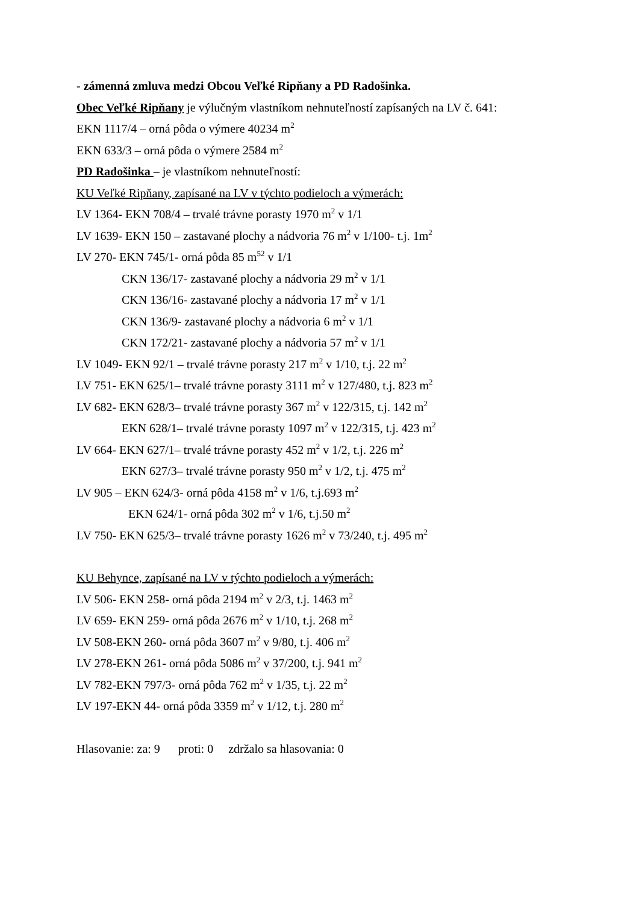- zámenná zmluva medzi Obcou Veľké Ripňany a PD Radošinka.
Obec Veľké Ripňany je výlučným vlastníkom nehnuteľností zapísaných na LV č. 641:
EKN 1117/4 – orná pôda o výmere 40234 m<sup>2</sup>
EKN 633/3 – orná pôda o výmere 2584 m<sup>2</sup>
PD Radošinka – je vlastníkom nehnuteľností:
KU Veľké Ripňany, zapísané na LV v týchto podieloch a výmerách:
LV 1364- EKN 708/4 – trvalé trávne porasty 1970 m<sup>2</sup> v 1/1
LV 1639- EKN 150 – zastavané plochy a nádvoria 76 m<sup>2</sup> v 1/100- t.j. 1m<sup>2</sup>
LV 270- EKN 745/1- orná pôda 85 m<sup>52</sup> v 1/1
CKN 136/17- zastavané plochy a nádvoria 29 m<sup>2</sup> v 1/1
CKN 136/16- zastavané plochy a nádvoria 17 m<sup>2</sup> v 1/1
CKN 136/9- zastavané plochy a nádvoria 6 m<sup>2</sup> v 1/1
CKN 172/21- zastavané plochy a nádvoria 57 m<sup>2</sup> v 1/1
LV 1049- EKN 92/1 – trvalé trávne porasty 217 m<sup>2</sup> v 1/10, t.j. 22 m<sup>2</sup>
LV 751- EKN 625/1– trvalé trávne porasty 3111 m<sup>2</sup> v 127/480, t.j. 823 m<sup>2</sup>
LV 682- EKN 628/3– trvalé trávne porasty 367 m<sup>2</sup> v 122/315, t.j. 142 m<sup>2</sup>
EKN 628/1– trvalé trávne porasty 1097 m<sup>2</sup> v 122/315, t.j. 423 m<sup>2</sup>
LV 664- EKN 627/1– trvalé trávne porasty 452 m<sup>2</sup> v 1/2, t.j. 226 m<sup>2</sup>
EKN 627/3– trvalé trávne porasty 950 m<sup>2</sup> v 1/2, t.j. 475 m<sup>2</sup>
LV 905 – EKN 624/3- orná pôda 4158 m<sup>2</sup> v 1/6, t.j.693 m<sup>2</sup>
EKN 624/1- orná pôda 302 m<sup>2</sup> v 1/6, t.j.50 m<sup>2</sup>
LV 750- EKN 625/3– trvalé trávne porasty 1626 m<sup>2</sup> v 73/240, t.j. 495 m<sup>2</sup>
KU Behynce, zapísané na LV v týchto podieloch a výmerách:
LV 506- EKN 258- orná pôda 2194 m<sup>2</sup> v 2/3, t.j. 1463 m<sup>2</sup>
LV 659- EKN 259- orná pôda 2676 m<sup>2</sup> v 1/10, t.j. 268 m<sup>2</sup>
LV 508-EKN 260- orná pôda 3607 m<sup>2</sup> v 9/80, t.j. 406 m<sup>2</sup>
LV 278-EKN 261- orná pôda 5086 m<sup>2</sup> v 37/200, t.j. 941 m<sup>2</sup>
LV 782-EKN 797/3- orná pôda 762 m<sup>2</sup> v 1/35, t.j. 22 m<sup>2</sup>
LV 197-EKN 44- orná pôda 3359 m<sup>2</sup> v 1/12, t.j. 280 m<sup>2</sup>
Hlasovanie: za: 9 proti: 0 zdržalo sa hlasovania: 0